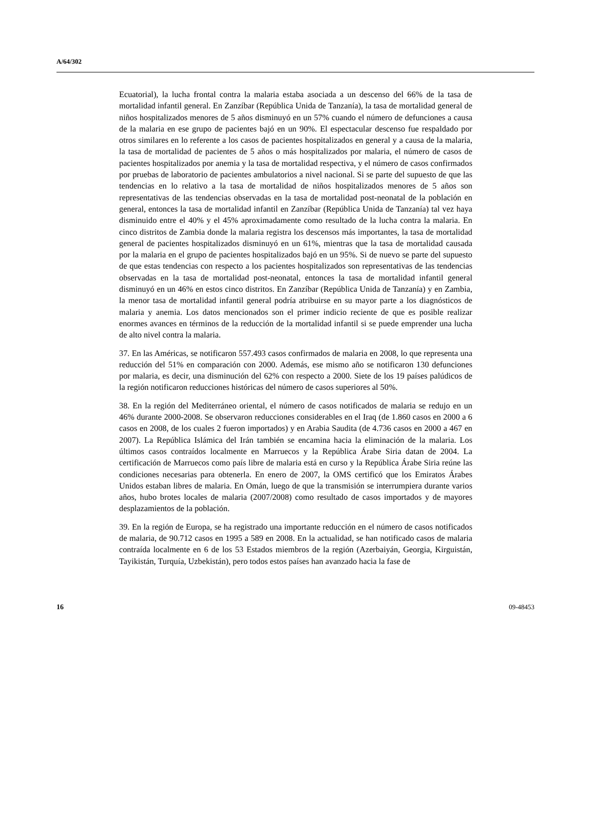A/64/302
Ecuatorial), la lucha frontal contra la malaria estaba asociada a un descenso del 66% de la tasa de mortalidad infantil general. En Zanzíbar (República Unida de Tanzanía), la tasa de mortalidad general de niños hospitalizados menores de 5 años disminuyó en un 57% cuando el número de defunciones a causa de la malaria en ese grupo de pacientes bajó en un 90%. El espectacular descenso fue respaldado por otros similares en lo referente a los casos de pacientes hospitalizados en general y a causa de la malaria, la tasa de mortalidad de pacientes de 5 años o más hospitalizados por malaria, el número de casos de pacientes hospitalizados por anemia y la tasa de mortalidad respectiva, y el número de casos confirmados por pruebas de laboratorio de pacientes ambulatorios a nivel nacional. Si se parte del supuesto de que las tendencias en lo relativo a la tasa de mortalidad de niños hospitalizados menores de 5 años son representativas de las tendencias observadas en la tasa de mortalidad post-neonatal de la población en general, entonces la tasa de mortalidad infantil en Zanzíbar (República Unida de Tanzanía) tal vez haya disminuido entre el 40% y el 45% aproximadamente como resultado de la lucha contra la malaria. En cinco distritos de Zambia donde la malaria registra los descensos más importantes, la tasa de mortalidad general de pacientes hospitalizados disminuyó en un 61%, mientras que la tasa de mortalidad causada por la malaria en el grupo de pacientes hospitalizados bajó en un 95%. Si de nuevo se parte del supuesto de que estas tendencias con respecto a los pacientes hospitalizados son representativas de las tendencias observadas en la tasa de mortalidad post-neonatal, entonces la tasa de mortalidad infantil general disminuyó en un 46% en estos cinco distritos. En Zanzíbar (República Unida de Tanzanía) y en Zambia, la menor tasa de mortalidad infantil general podría atribuirse en su mayor parte a los diagnósticos de malaria y anemia. Los datos mencionados son el primer indicio reciente de que es posible realizar enormes avances en términos de la reducción de la mortalidad infantil si se puede emprender una lucha de alto nivel contra la malaria.
37. En las Américas, se notificaron 557.493 casos confirmados de malaria en 2008, lo que representa una reducción del 51% en comparación con 2000. Además, ese mismo año se notificaron 130 defunciones por malaria, es decir, una disminución del 62% con respecto a 2000. Siete de los 19 países palúdicos de la región notificaron reducciones históricas del número de casos superiores al 50%.
38. En la región del Mediterráneo oriental, el número de casos notificados de malaria se redujo en un 46% durante 2000-2008. Se observaron reducciones considerables en el Iraq (de 1.860 casos en 2000 a 6 casos en 2008, de los cuales 2 fueron importados) y en Arabia Saudita (de 4.736 casos en 2000 a 467 en 2007). La República Islámica del Irán también se encamina hacia la eliminación de la malaria. Los últimos casos contraídos localmente en Marruecos y la República Árabe Siria datan de 2004. La certificación de Marruecos como país libre de malaria está en curso y la República Árabe Siria reúne las condiciones necesarias para obtenerla. En enero de 2007, la OMS certificó que los Emiratos Árabes Unidos estaban libres de malaria. En Omán, luego de que la transmisión se interrumpiera durante varios años, hubo brotes locales de malaria (2007/2008) como resultado de casos importados y de mayores desplazamientos de la población.
39. En la región de Europa, se ha registrado una importante reducción en el número de casos notificados de malaria, de 90.712 casos en 1995 a 589 en 2008. En la actualidad, se han notificado casos de malaria contraída localmente en 6 de los 53 Estados miembros de la región (Azerbaiyán, Georgia, Kirguistán, Tayikistán, Turquía, Uzbekistán), pero todos estos países han avanzado hacia la fase de
16 09-48453